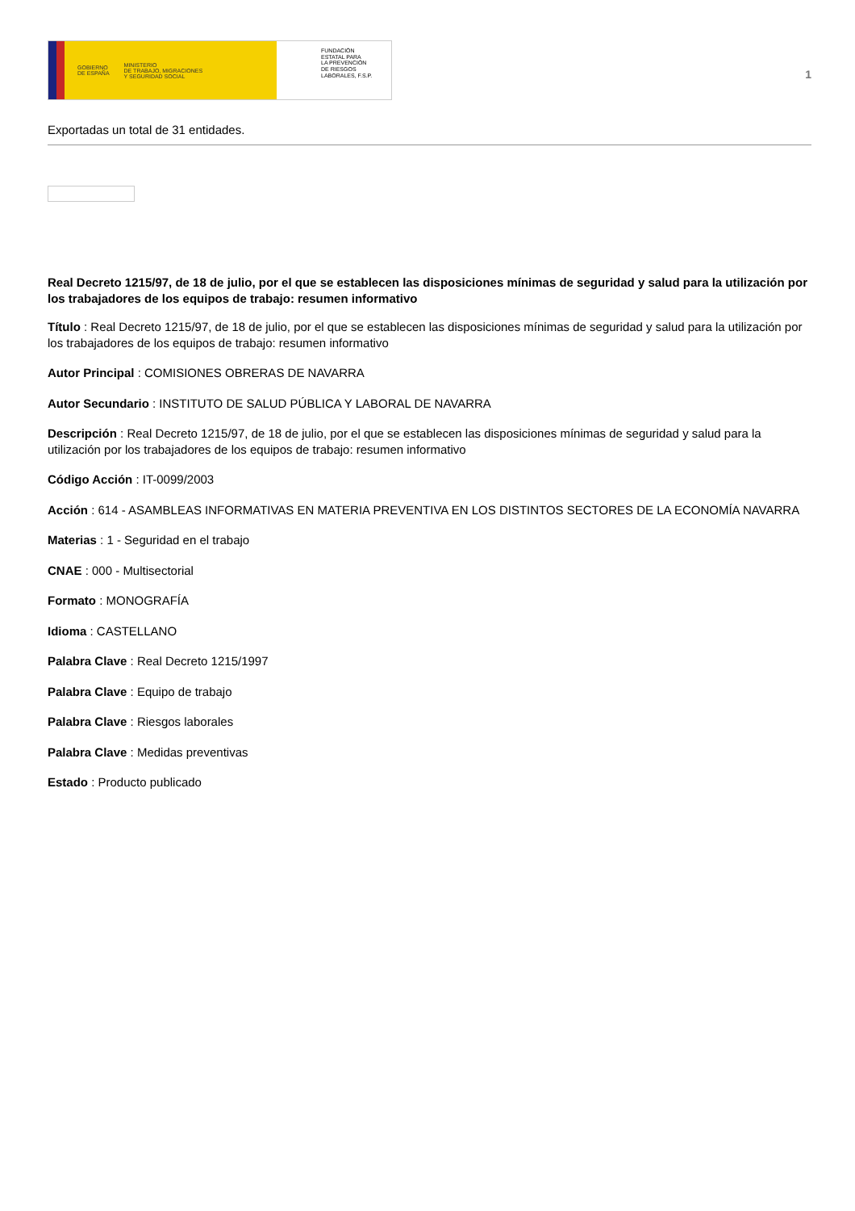GOBIERNO
DE ESPAÑA MINISTERIO
DE TRABAJO, MIGRACIONES
Y SEGURIDAD SOCIAL
FUNDACIÓN
ESTATAL PARA
LA PREVENCIÓN
DE RIESGOS
LABORALES, F.S.P.
1
Exportadas un total de 31 entidades.
Real Decreto 1215/97, de 18 de julio, por el que se establecen las disposiciones mínimas de seguridad y salud para la utilización por los trabajadores de los equipos de trabajo: resumen informativo
Título : Real Decreto 1215/97, de 18 de julio, por el que se establecen las disposiciones mínimas de seguridad y salud para la utilización por los trabajadores de los equipos de trabajo: resumen informativo
Autor Principal : COMISIONES OBRERAS DE NAVARRA
Autor Secundario : INSTITUTO DE SALUD PÚBLICA Y LABORAL DE NAVARRA
Descripción : Real Decreto 1215/97, de 18 de julio, por el que se establecen las disposiciones mínimas de seguridad y salud para la utilización por los trabajadores de los equipos de trabajo: resumen informativo
Código Acción : IT-0099/2003
Acción : 614 - ASAMBLEAS INFORMATIVAS EN MATERIA PREVENTIVA EN LOS DISTINTOS SECTORES DE LA ECONOMÍA NAVARRA
Materias : 1 - Seguridad en el trabajo
CNAE : 000 - Multisectorial
Formato : MONOGRAFÍA
Idioma : CASTELLANO
Palabra Clave : Real Decreto 1215/1997
Palabra Clave : Equipo de trabajo
Palabra Clave : Riesgos laborales
Palabra Clave : Medidas preventivas
Estado : Producto publicado